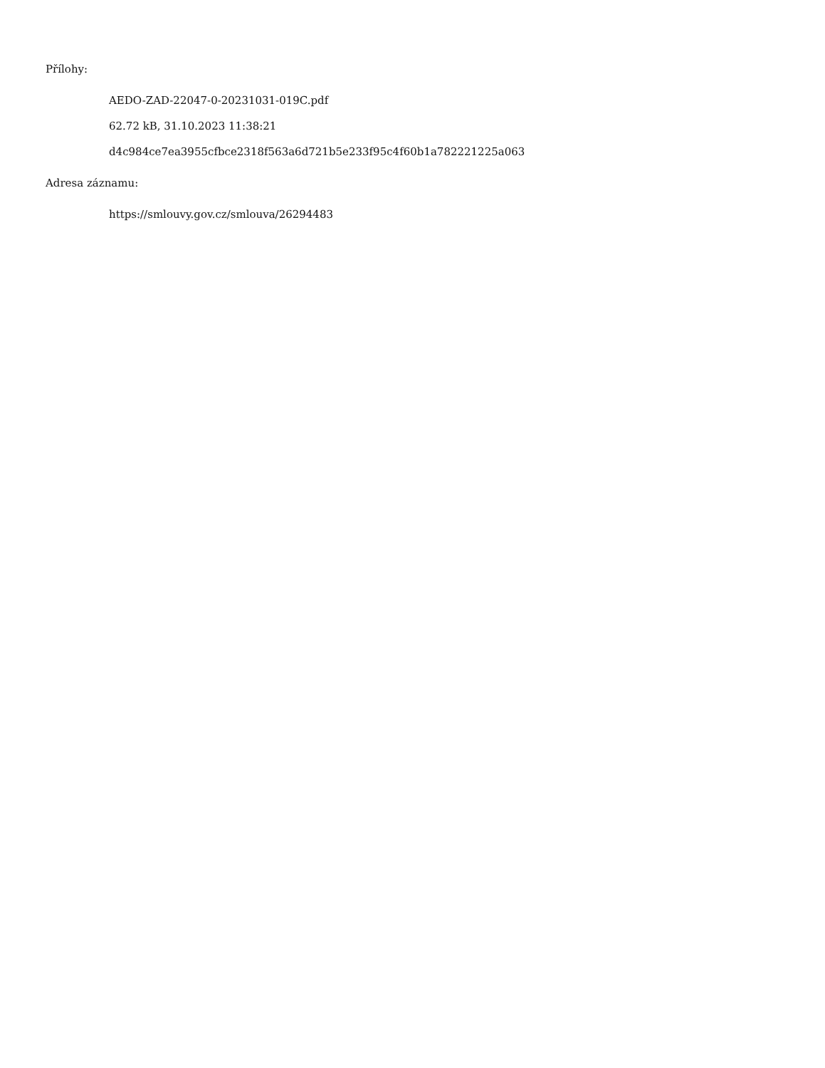Přílohy:
AEDO-ZAD-22047-0-20231031-019C.pdf
62.72 kB, 31.10.2023 11:38:21
d4c984ce7ea3955cfbce2318f563a6d721b5e233f95c4f60b1a782221225a063
Adresa záznamu:
https://smlouvy.gov.cz/smlouva/26294483